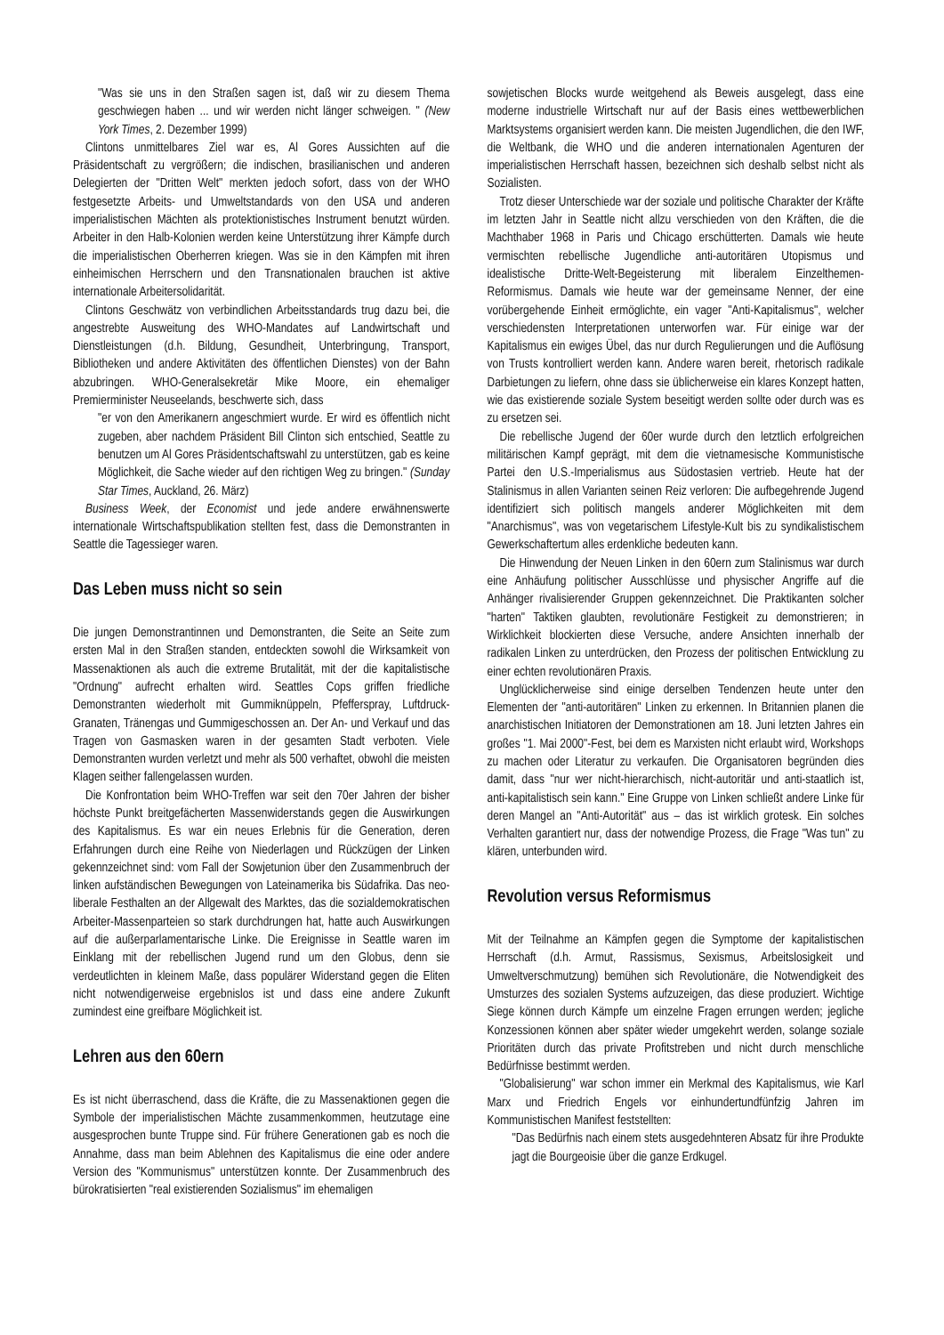"Was sie uns in den Straßen sagen ist, daß wir zu diesem Thema geschwiegen haben ... und wir werden nicht länger schweigen. " (New York Times, 2. Dezember 1999)
Clintons unmittelbares Ziel war es, Al Gores Aussichten auf die Präsidentschaft zu vergrößern; die indischen, brasilianischen und anderen Delegierten der "Dritten Welt" merkten jedoch sofort, dass von der WHO festgesetzte Arbeits- und Umweltstandards von den USA und anderen imperialistischen Mächten als protektionistisches Instrument benutzt würden. Arbeiter in den Halb-Kolonien werden keine Unterstützung ihrer Kämpfe durch die imperialistischen Oberherren kriegen. Was sie in den Kämpfen mit ihren einheimischen Herrschern und den Transnationalen brauchen ist aktive internationale Arbeitersolidarität.
Clintons Geschwätz von verbindlichen Arbeitsstandards trug dazu bei, die angestrebte Ausweitung des WHO-Mandates auf Landwirtschaft und Dienstleistungen (d.h. Bildung, Gesundheit, Unterbringung, Transport, Bibliotheken und andere Aktivitäten des öffentlichen Dienstes) von der Bahn abzubringen. WHO-Generalsekretär Mike Moore, ein ehemaliger Premierminister Neuseelands, beschwerte sich, dass
"er von den Amerikanern angeschmiert wurde. Er wird es öffentlich nicht zugeben, aber nachdem Präsident Bill Clinton sich entschied, Seattle zu benutzen um Al Gores Präsidentschaftswahl zu unterstützen, gab es keine Möglichkeit, die Sache wieder auf den richtigen Weg zu bringen." (Sunday Star Times, Auckland, 26. März)
Business Week, der Economist und jede andere erwähnenswerte internationale Wirtschaftspublikation stellten fest, dass die Demonstranten in Seattle die Tagessieger waren.
Das Leben muss nicht so sein
Die jungen Demonstrantinnen und Demonstranten, die Seite an Seite zum ersten Mal in den Straßen standen, entdeckten sowohl die Wirksamkeit von Massenaktionen als auch die extreme Brutalität, mit der die kapitalistische "Ordnung" aufrecht erhalten wird. Seattles Cops griffen friedliche Demonstranten wiederholt mit Gummiknüppeln, Pfefferspray, Luftdruck-Granaten, Tränengas und Gummigeschossen an. Der An- und Verkauf und das Tragen von Gasmasken waren in der gesamten Stadt verboten. Viele Demonstranten wurden verletzt und mehr als 500 verhaftet, obwohl die meisten Klagen seither fallengelassen wurden.
Die Konfrontation beim WHO-Treffen war seit den 70er Jahren der bisher höchste Punkt breitgefächerten Massenwiderstands gegen die Auswirkungen des Kapitalismus. Es war ein neues Erlebnis für die Generation, deren Erfahrungen durch eine Reihe von Niederlagen und Rückzügen der Linken gekennzeichnet sind: vom Fall der Sowjetunion über den Zusammenbruch der linken aufständischen Bewegungen von Lateinamerika bis Südafrika. Das neo-liberale Festhalten an der Allgewalt des Marktes, das die sozialdemokratischen Arbeiter-Massenparteien so stark durchdrungen hat, hatte auch Auswirkungen auf die außerparlamentarische Linke. Die Ereignisse in Seattle waren im Einklang mit der rebellischen Jugend rund um den Globus, denn sie verdeutlichten in kleinem Maße, dass populärer Widerstand gegen die Eliten nicht notwendigerweise ergebnislos ist und dass eine andere Zukunft zumindest eine greifbare Möglichkeit ist.
Lehren aus den 60ern
Es ist nicht überraschend, dass die Kräfte, die zu Massenaktionen gegen die Symbole der imperialistischen Mächte zusammenkommen, heutzutage eine ausgesprochen bunte Truppe sind. Für frühere Generationen gab es noch die Annahme, dass man beim Ablehnen des Kapitalismus die eine oder andere Version des "Kommunismus" unterstützen konnte. Der Zusammenbruch des bürokratisierten "real existierenden Sozialismus" im ehemaligen
sowjetischen Blocks wurde weitgehend als Beweis ausgelegt, dass eine moderne industrielle Wirtschaft nur auf der Basis eines wettbewerblichen Marktsystems organisiert werden kann. Die meisten Jugendlichen, die den IWF, die Weltbank, die WHO und die anderen internationalen Agenturen der imperialistischen Herrschaft hassen, bezeichnen sich deshalb selbst nicht als Sozialisten.
Trotz dieser Unterschiede war der soziale und politische Charakter der Kräfte im letzten Jahr in Seattle nicht allzu verschieden von den Kräften, die die Machthaber 1968 in Paris und Chicago erschütterten. Damals wie heute vermischten rebellische Jugendliche anti-autoritären Utopismus und idealistische Dritte-Welt-Begeisterung mit liberalem Einzelthemen-Reformismus. Damals wie heute war der gemeinsame Nenner, der eine vorübergehende Einheit ermöglichte, ein vager "Anti-Kapitalismus", welcher verschiedensten Interpretationen unterworfen war. Für einige war der Kapitalismus ein ewiges Übel, das nur durch Regulierungen und die Auflösung von Trusts kontrolliert werden kann. Andere waren bereit, rhetorisch radikale Darbietungen zu liefern, ohne dass sie üblicherweise ein klares Konzept hatten, wie das existierende soziale System beseitigt werden sollte oder durch was es zu ersetzen sei.
Die rebellische Jugend der 60er wurde durch den letztlich erfolgreichen militärischen Kampf geprägt, mit dem die vietnamesische Kommunistische Partei den U.S.-Imperialismus aus Südostasien vertrieb. Heute hat der Stalinismus in allen Varianten seinen Reiz verloren: Die aufbegehrende Jugend identifiziert sich politisch mangels anderer Möglichkeiten mit dem "Anarchismus", was von vegetarischem Lifestyle-Kult bis zu syndikalistischem Gewerkschaftertum alles erdenkliche bedeuten kann.
Die Hinwendung der Neuen Linken in den 60ern zum Stalinismus war durch eine Anhäufung politischer Ausschlüsse und physischer Angriffe auf die Anhänger rivalisierender Gruppen gekennzeichnet. Die Praktikanten solcher "harten" Taktiken glaubten, revolutionäre Festigkeit zu demonstrieren; in Wirklichkeit blockierten diese Versuche, andere Ansichten innerhalb der radikalen Linken zu unterdrücken, den Prozess der politischen Entwicklung zu einer echten revolutionären Praxis.
Unglücklicherweise sind einige derselben Tendenzen heute unter den Elementen der "anti-autoritären" Linken zu erkennen. In Britannien planen die anarchistischen Initiatoren der Demonstrationen am 18. Juni letzten Jahres ein großes "1. Mai 2000"-Fest, bei dem es Marxisten nicht erlaubt wird, Workshops zu machen oder Literatur zu verkaufen. Die Organisatoren begründen dies damit, dass "nur wer nicht-hierarchisch, nicht-autoritär und anti-staatlich ist, anti-kapitalistisch sein kann." Eine Gruppe von Linken schließt andere Linke für deren Mangel an "Anti-Autorität" aus – das ist wirklich grotesk. Ein solches Verhalten garantiert nur, dass der notwendige Prozess, die Frage "Was tun" zu klären, unterbunden wird.
Revolution versus Reformismus
Mit der Teilnahme an Kämpfen gegen die Symptome der kapitalistischen Herrschaft (d.h. Armut, Rassismus, Sexismus, Arbeitslosigkeit und Umweltverschmutzung) bemühen sich Revolutionäre, die Notwendigkeit des Umsturzes des sozialen Systems aufzuzeigen, das diese produziert. Wichtige Siege können durch Kämpfe um einzelne Fragen errungen werden; jegliche Konzessionen können aber später wieder umgekehrt werden, solange soziale Prioritäten durch das private Profitstreben und nicht durch menschliche Bedürfnisse bestimmt werden.
"Globalisierung" war schon immer ein Merkmal des Kapitalismus, wie Karl Marx und Friedrich Engels vor einhundertundfünfzig Jahren im Kommunistischen Manifest feststellten:
"Das Bedürfnis nach einem stets ausgedehnteren Absatz für ihre Produkte jagt die Bourgeoisie über die ganze Erdkugel.